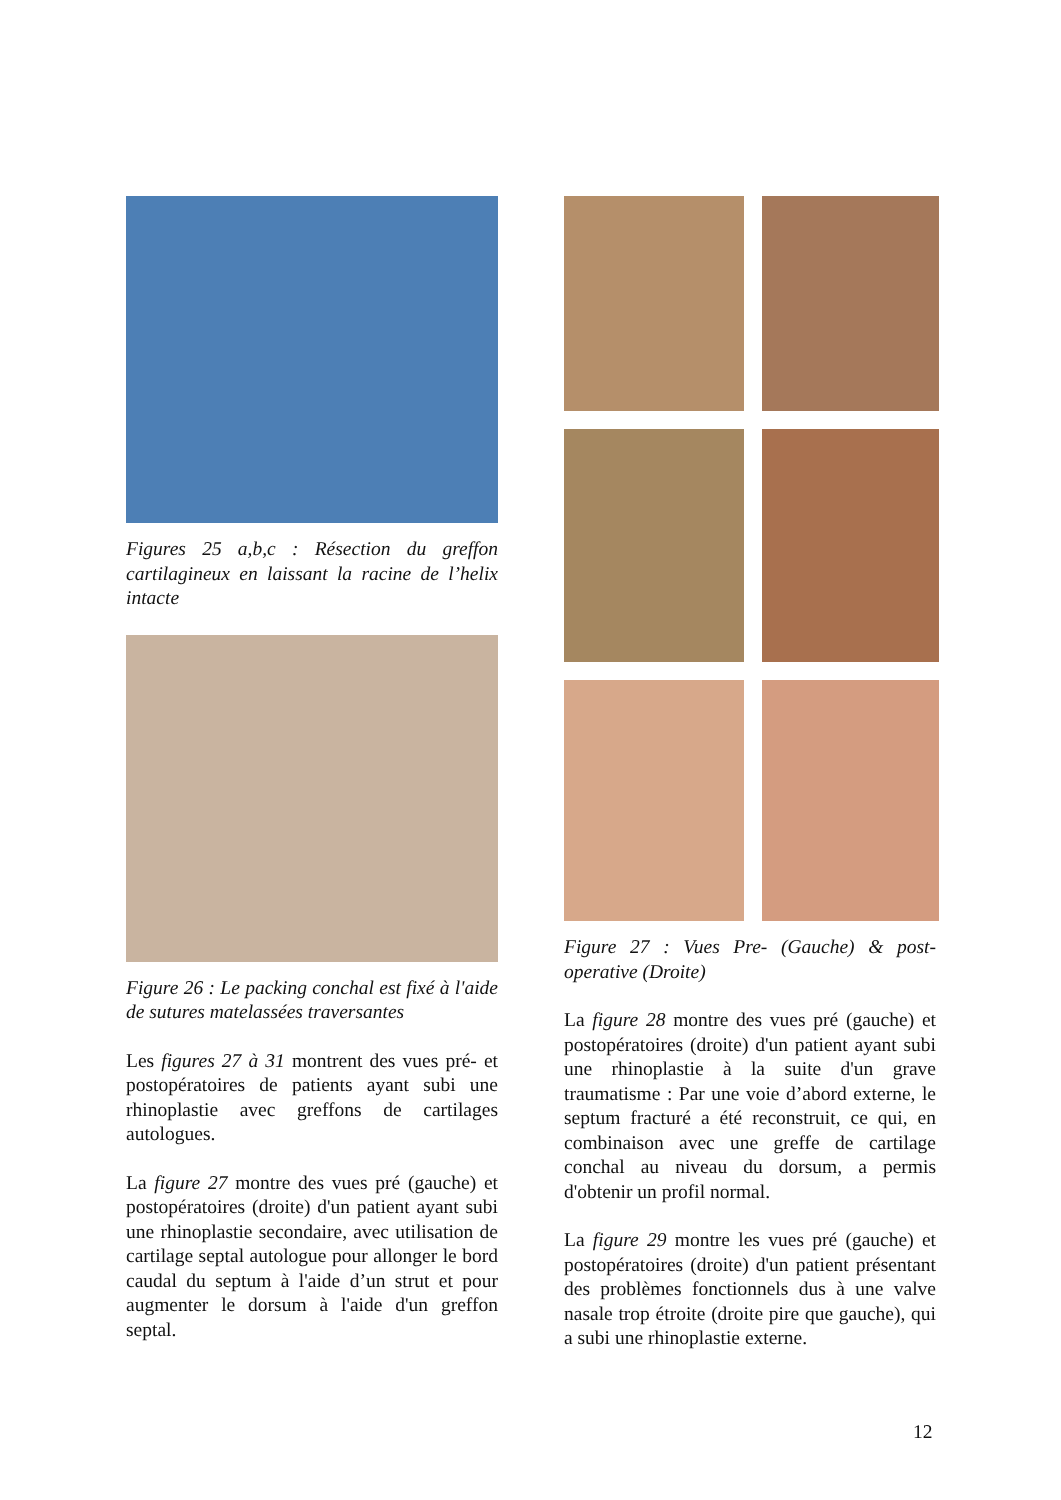Figures 25 a,b,c : Résection du greffon cartilagineux en laissant la racine de l’helix intacte
Figure 26 : Le packing conchal est fixé à l'aide de sutures matelassées traversantes
Les figures 27 à 31 montrent des vues pré- et postopératoires de patients ayant subi une rhinoplastie avec greffons de cartilages autologues.
La figure 27 montre des vues pré (gauche) et postopératoires (droite) d'un patient ayant subi une rhinoplastie secondaire, avec utilisation de cartilage septal autologue pour allonger le bord caudal du septum à l'aide d’un strut et pour augmenter le dorsum à l'aide d'un greffon septal.
Figure 27 : Vues Pre- (Gauche) & post-operative (Droite)
La figure 28 montre des vues pré (gauche) et postopératoires (droite) d'un patient ayant subi une rhinoplastie à la suite d'un grave traumatisme : Par une voie d’abord externe, le septum fracturé a été reconstruit, ce qui, en combinaison avec une greffe de cartilage conchal au niveau du dorsum, a permis d'obtenir un profil normal.
La figure 29 montre les vues pré (gauche) et postopératoires (droite) d'un patient présentant des problèmes fonctionnels dus à une valve nasale trop étroite (droite pire que gauche), qui a subi une rhinoplastie externe.
12